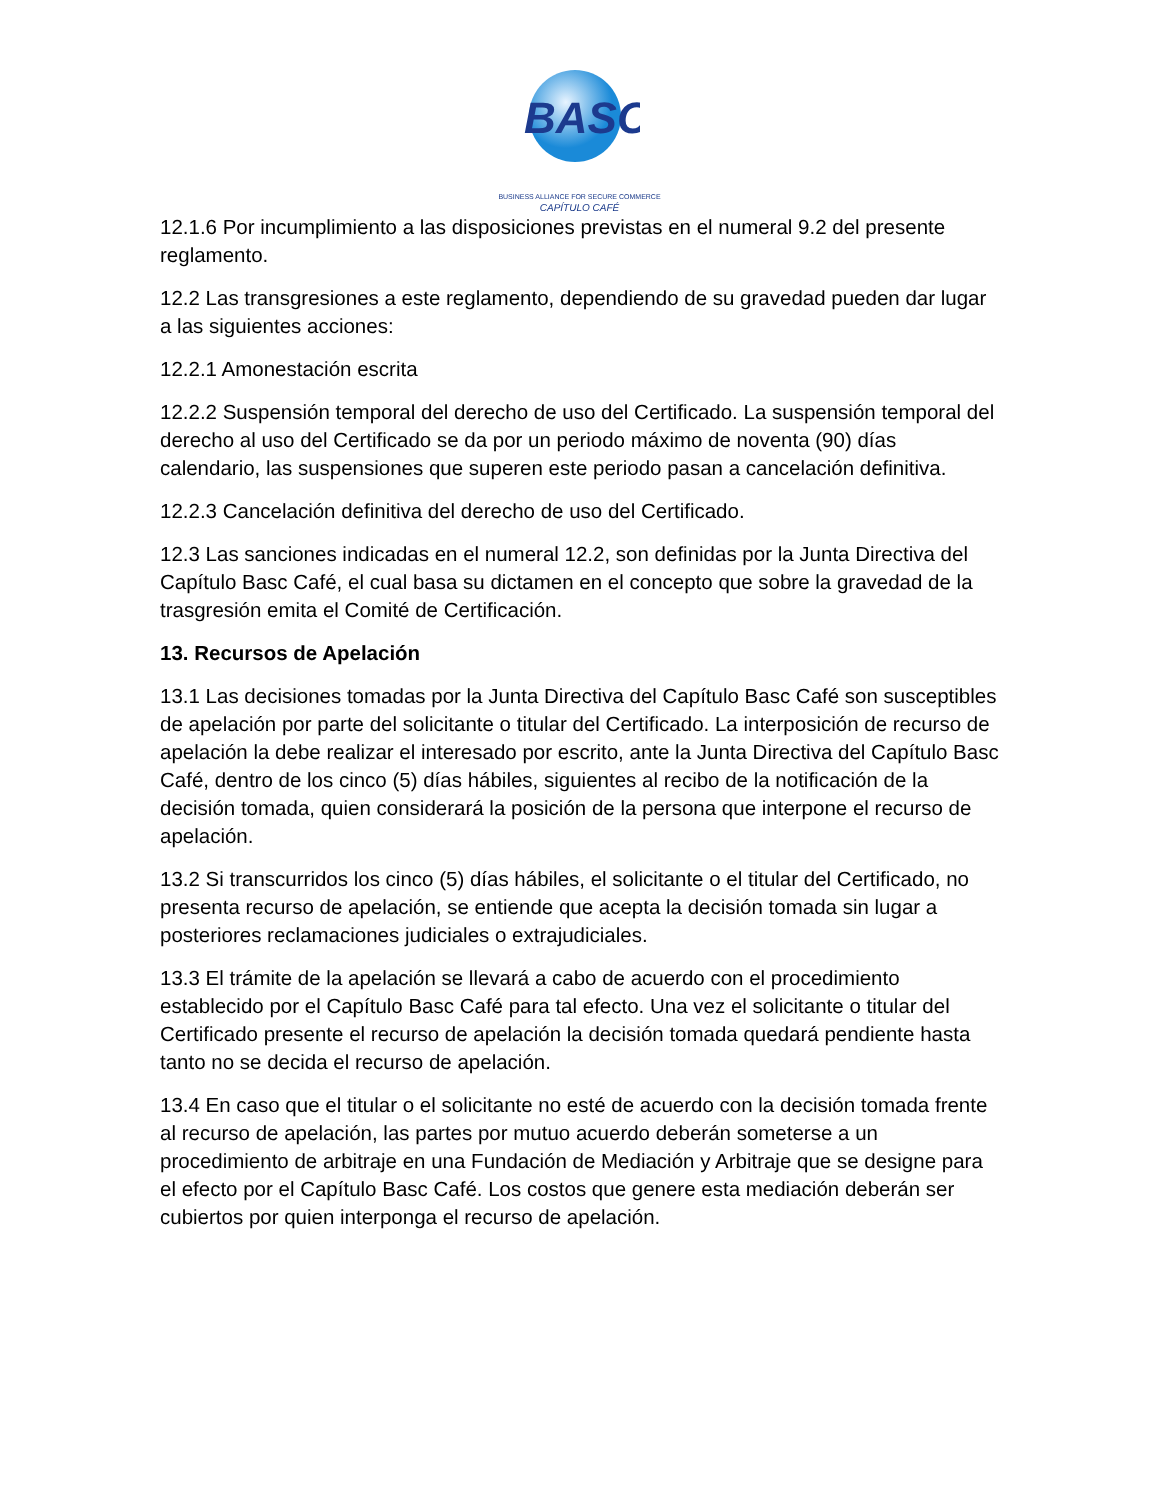BASC
BUSINESS ALLIANCE FOR SECURE COMMERCE
CAPÍTULO CAFÉ
12.1.6 Por incumplimiento a las disposiciones previstas en el numeral 9.2 del presente reglamento.
12.2 Las transgresiones a este reglamento, dependiendo de su gravedad pueden dar lugar a las siguientes acciones:
12.2.1 Amonestación escrita
12.2.2 Suspensión temporal del derecho de uso del Certificado. La suspensión temporal del derecho al uso del Certificado se da por un periodo máximo de noventa (90) días calendario, las suspensiones que superen este periodo pasan a cancelación definitiva.
12.2.3 Cancelación definitiva del derecho de uso del Certificado.
12.3 Las sanciones indicadas en el numeral 12.2, son definidas por la Junta Directiva del Capítulo Basc Café, el cual basa su dictamen en el concepto que sobre la gravedad de la trasgresión emita el Comité de Certificación.
13. Recursos de Apelación
13.1 Las decisiones tomadas por la Junta Directiva del Capítulo Basc Café son susceptibles de apelación por parte del solicitante o titular del Certificado. La interposición de recurso de apelación la debe realizar el interesado por escrito, ante la Junta Directiva del Capítulo Basc Café, dentro de los cinco (5) días hábiles, siguientes al recibo de la notificación de la decisión tomada, quien considerará la posición de la persona que interpone el recurso de apelación.
13.2 Si transcurridos los cinco (5) días hábiles, el solicitante o el titular del Certificado, no presenta recurso de apelación, se entiende que acepta la decisión tomada sin lugar a posteriores reclamaciones judiciales o extrajudiciales.
13.3 El trámite de la apelación se llevará a cabo de acuerdo con el procedimiento establecido por el Capítulo Basc Café para tal efecto. Una vez el solicitante o titular del Certificado presente el recurso de apelación la decisión tomada quedará pendiente hasta tanto no se decida el recurso de apelación.
13.4 En caso que el titular o el solicitante no esté de acuerdo con la decisión tomada frente al recurso de apelación, las partes por mutuo acuerdo deberán someterse a un procedimiento de arbitraje en una Fundación de Mediación y Arbitraje que se designe para el efecto por el Capítulo Basc Café. Los costos que genere esta mediación deberán ser cubiertos por quien interponga el recurso de apelación.